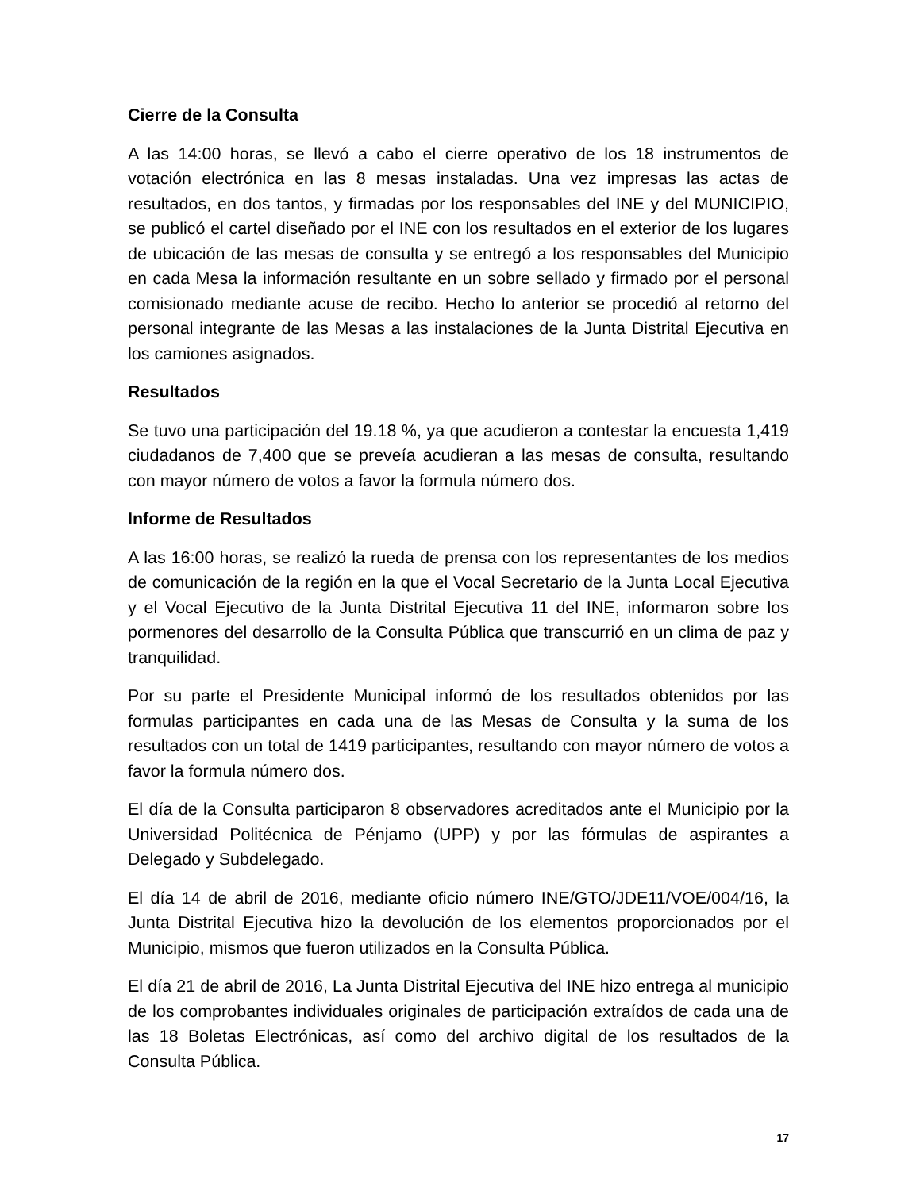Cierre de la Consulta
A las 14:00 horas, se llevó a cabo el cierre operativo de los 18 instrumentos de votación electrónica en las 8 mesas instaladas. Una vez impresas las actas de resultados, en dos tantos, y firmadas por los responsables del INE y del MUNICIPIO, se publicó el cartel diseñado por el INE con los resultados en el exterior de los lugares de ubicación de las mesas de consulta y se entregó a los responsables del Municipio en cada Mesa la información resultante en un sobre sellado y firmado por el personal comisionado mediante acuse de recibo. Hecho lo anterior se procedió al retorno del personal integrante de las Mesas a las instalaciones de la Junta Distrital Ejecutiva en los camiones asignados.
Resultados
Se tuvo una participación del 19.18 %, ya que acudieron a contestar la encuesta 1,419 ciudadanos de 7,400 que se preveía acudieran a las mesas de consulta, resultando con mayor número de votos a favor la formula número dos.
Informe de Resultados
A las 16:00 horas, se realizó la rueda de prensa con los representantes de los medios de comunicación de la región en la que el Vocal Secretario de la Junta Local Ejecutiva y el Vocal Ejecutivo de la Junta Distrital Ejecutiva 11 del INE, informaron sobre los pormenores del desarrollo de la Consulta Pública que transcurrió en un clima de paz y tranquilidad.
Por su parte el Presidente Municipal informó de los resultados obtenidos por las formulas participantes en cada una de las Mesas de Consulta y la suma de los resultados con un total de 1419 participantes, resultando con mayor número de votos a favor la formula número dos.
El día de la Consulta participaron 8 observadores acreditados ante el Municipio por la Universidad Politécnica de Pénjamo (UPP) y por las fórmulas de aspirantes a Delegado y Subdelegado.
El día 14 de abril de 2016, mediante oficio número INE/GTO/JDE11/VOE/004/16, la Junta Distrital Ejecutiva hizo la devolución de los elementos proporcionados por el Municipio, mismos que fueron utilizados en la Consulta Pública.
El día 21 de abril de 2016, La Junta Distrital Ejecutiva del INE hizo entrega al municipio de los comprobantes individuales originales de participación extraídos de cada una de las 18 Boletas Electrónicas, así como del archivo digital de los resultados de la Consulta Pública.
17